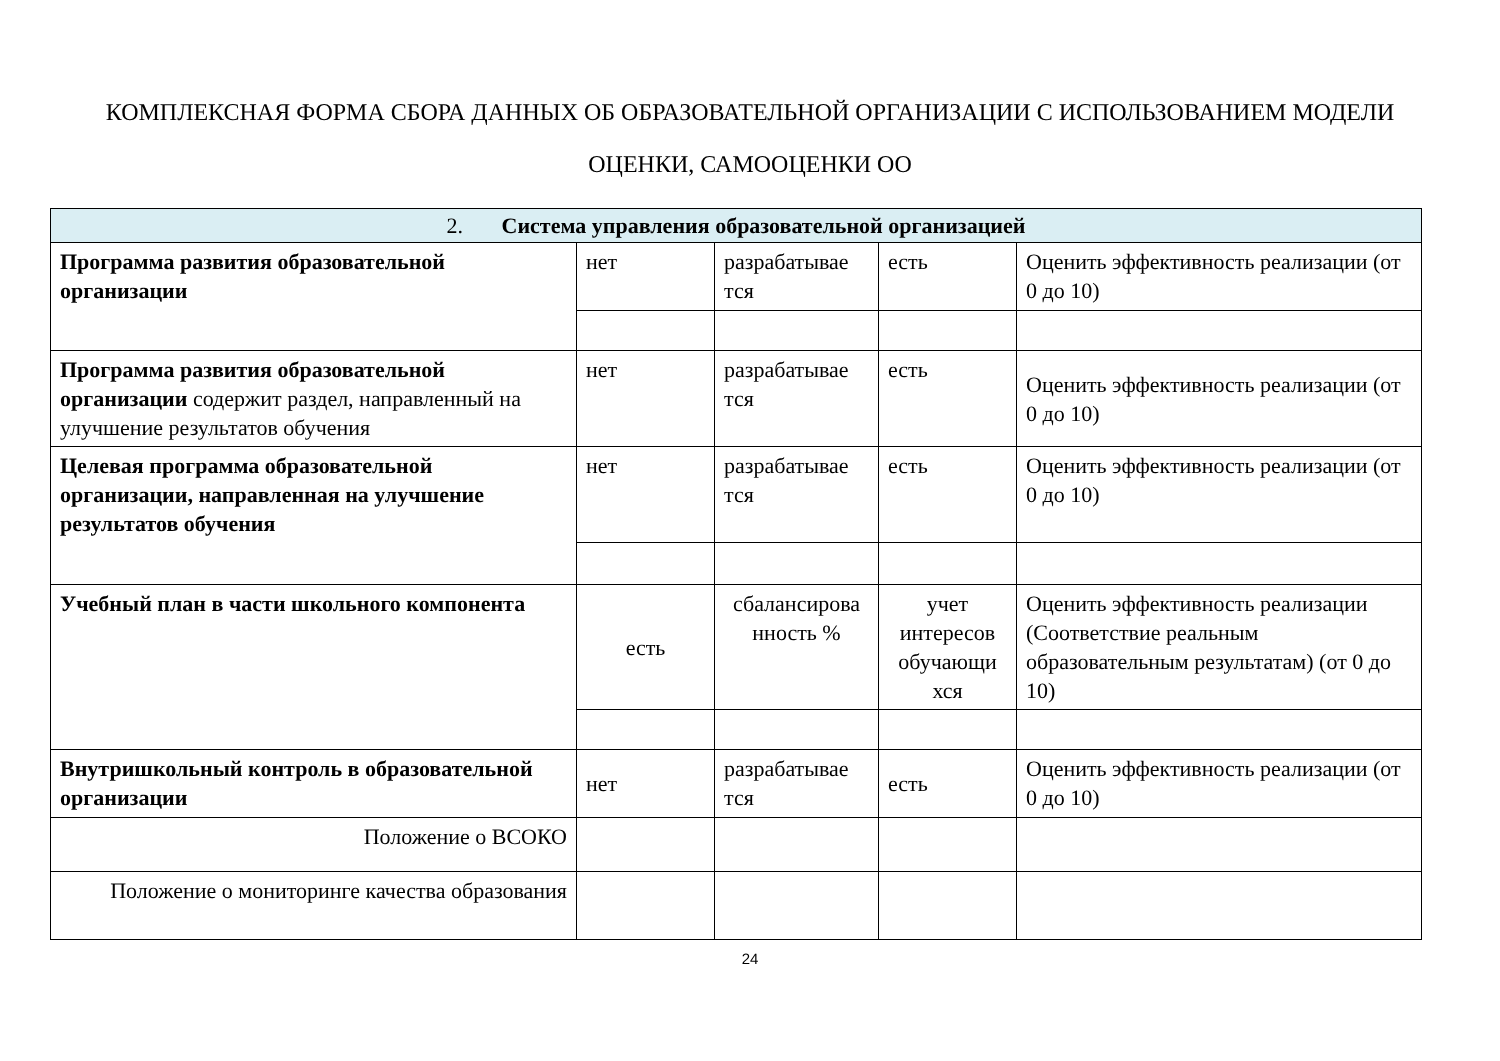КОМПЛЕКСНАЯ ФОРМА СБОРА ДАННЫХ ОБ ОБРАЗОВАТЕЛЬНОЙ ОРГАНИЗАЦИИ С ИСПОЛЬЗОВАНИЕМ МОДЕЛИ
ОЦЕНКИ, САМООЦЕНКИ ОО
| 2. Система управления образовательной организацией | | | | |
| --- | --- | --- | --- | --- |
| Программа развития образовательной организации | нет | разрабатывае тся | есть | Оценить эффективность реализации (от 0 до 10) |
| Программа развития образовательной организации содержит раздел, направленный на улучшение результатов обучения | нет | разрабатывае тся | есть | Оценить эффективность реализации (от 0 до 10) |
| Целевая программа образовательной организации, направленная на улучшение результатов обучения | нет | разрабатывае тся | есть | Оценить эффективность реализации (от 0 до 10) |
| Учебный план в части школьного компонента | есть | сбалансирова нность % | учет интересов обучающи хся | Оценить эффективность реализации (Соответствие реальным образовательным результатам) (от 0 до 10) |
| Внутришкольный контроль в образовательной организации | нет | разрабатывае тся | есть | Оценить эффективность реализации (от 0 до 10) |
| Положение о ВСОКО | | | | |
| Положение о мониторинге качества образования | | | | |
24